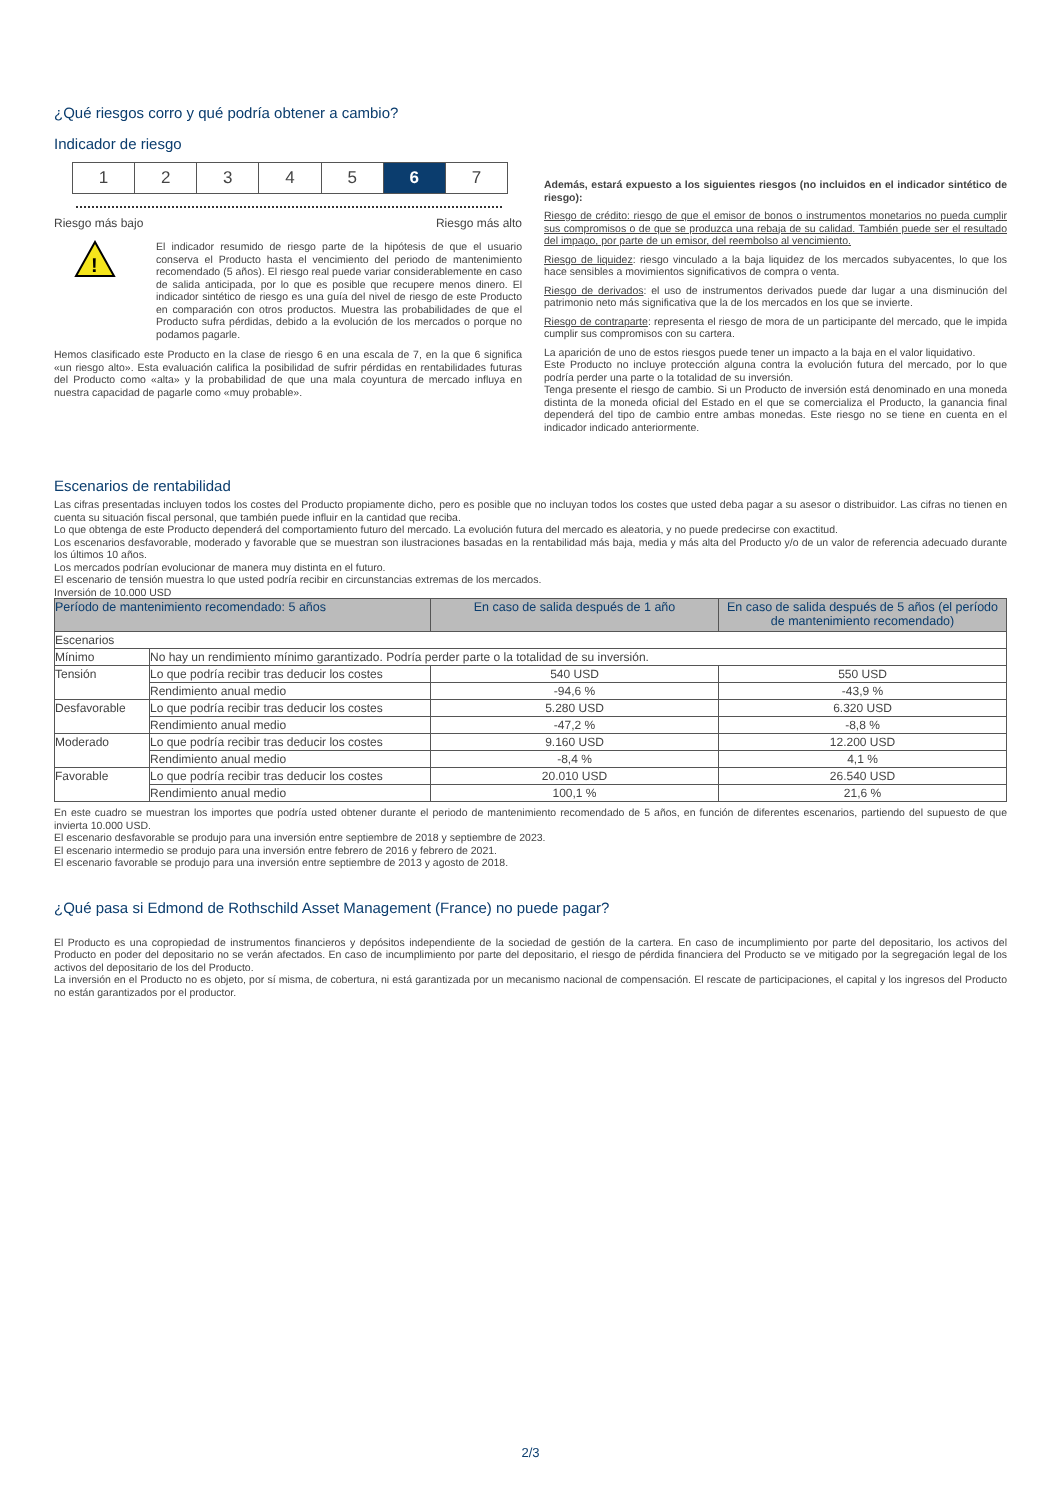¿Qué riesgos corro y qué podría obtener a cambio?
Indicador de riesgo
1 2 3 4 5 6 7
Riesgo más bajo Riesgo más alto
!
El indicador resumido de riesgo parte de la hipótesis de que el usuario conserva el Producto hasta el vencimiento del periodo de mantenimiento recomendado (5 años). El riesgo real puede variar considerablemente en caso de salida anticipada, por lo que es posible que recupere menos dinero. El indicador sintético de riesgo es una guía del nivel de riesgo de este Producto en comparación con otros productos. Muestra las probabilidades de que el Producto sufra pérdidas, debido a la evolución de los mercados o porque no podamos pagarle.
Hemos clasificado este Producto en la clase de riesgo 6 en una escala de 7, en la que 6 significa «un riesgo alto». Esta evaluación califica la posibilidad de sufrir pérdidas en rentabilidades futuras del Producto como «alta» y la probabilidad de que una mala coyuntura de mercado influya en nuestra capacidad de pagarle como «muy probable».
Además, estará expuesto a los siguientes riesgos (no incluidos en el indicador sintético de riesgo):
Riesgo de crédito: riesgo de que el emisor de bonos o instrumentos monetarios no pueda cumplir sus compromisos o de que se produzca una rebaja de su calidad. También puede ser el resultado del impago, por parte de un emisor, del reembolso al vencimiento.
Riesgo de liquidez: riesgo vinculado a la baja liquidez de los mercados subyacentes, lo que los hace sensibles a movimientos significativos de compra o venta.
Riesgo de derivados: el uso de instrumentos derivados puede dar lugar a una disminución del patrimonio neto más significativa que la de los mercados en los que se invierte.
Riesgo de contraparte: representa el riesgo de mora de un participante del mercado, que le impida cumplir sus compromisos con su cartera.
La aparición de uno de estos riesgos puede tener un impacto a la baja en el valor liquidativo.
Este Producto no incluye protección alguna contra la evolución futura del mercado, por lo que podría perder una parte o la totalidad de su inversión.
Tenga presente el riesgo de cambio. Si un Producto de inversión está denominado en una moneda distinta de la moneda oficial del Estado en el que se comercializa el Producto, la ganancia final dependerá del tipo de cambio entre ambas monedas. Este riesgo no se tiene en cuenta en el indicador indicado anteriormente.
Escenarios de rentabilidad
Las cifras presentadas incluyen todos los costes del Producto propiamente dicho, pero es posible que no incluyan todos los costes que usted deba pagar a su asesor o distribuidor. Las cifras no tienen en cuenta su situación fiscal personal, que también puede influir en la cantidad que reciba.
Lo que obtenga de este Producto dependerá del comportamiento futuro del mercado. La evolución futura del mercado es aleatoria, y no puede predecirse con exactitud.
Los escenarios desfavorable, moderado y favorable que se muestran son ilustraciones basadas en la rentabilidad más baja, media y más alta del Producto y/o de un valor de referencia adecuado durante los últimos 10 años.
Los mercados podrían evolucionar de manera muy distinta en el futuro.
El escenario de tensión muestra lo que usted podría recibir en circunstancias extremas de los mercados.
Inversión de 10.000 USD
| Período de mantenimiento recomendado: 5 años | | En caso de salida después de 1 año | En caso de salida después de 5 años (el período de mantenimiento recomendado) |
| --- | --- | --- | --- |
| Escenarios | | | |
| Mínimo | No hay un rendimiento mínimo garantizado. Podría perder parte o la totalidad de su inversión. | | |
| Tensión | Lo que podría recibir tras deducir los costes | 540 USD | 550 USD |
| | Rendimiento anual medio | -94,6 % | -43,9 % |
| Desfavorable | Lo que podría recibir tras deducir los costes | 5.280 USD | 6.320 USD |
| | Rendimiento anual medio | -47,2 % | -8,8 % |
| Moderado | Lo que podría recibir tras deducir los costes | 9.160 USD | 12.200 USD |
| | Rendimiento anual medio | -8,4 % | 4,1 % |
| Favorable | Lo que podría recibir tras deducir los costes | 20.010 USD | 26.540 USD |
| | Rendimiento anual medio | 100,1 % | 21,6 % |
En este cuadro se muestran los importes que podría usted obtener durante el periodo de mantenimiento recomendado de 5 años, en función de diferentes escenarios, partiendo del supuesto de que invierta 10.000 USD.
El escenario desfavorable se produjo para una inversión entre septiembre de 2018 y septiembre de 2023.
El escenario intermedio se produjo para una inversión entre febrero de 2016 y febrero de 2021.
El escenario favorable se produjo para una inversión entre septiembre de 2013 y agosto de 2018.
¿Qué pasa si Edmond de Rothschild Asset Management (France) no puede pagar?
El Producto es una copropiedad de instrumentos financieros y depósitos independiente de la sociedad de gestión de la cartera. En caso de incumplimiento por parte del depositario, los activos del Producto en poder del depositario no se verán afectados. En caso de incumplimiento por parte del depositario, el riesgo de pérdida financiera del Producto se ve mitigado por la segregación legal de los activos del depositario de los del Producto.
La inversión en el Producto no es objeto, por sí misma, de cobertura, ni está garantizada por un mecanismo nacional de compensación. El rescate de participaciones, el capital y los ingresos del Producto no están garantizados por el productor.
2/3